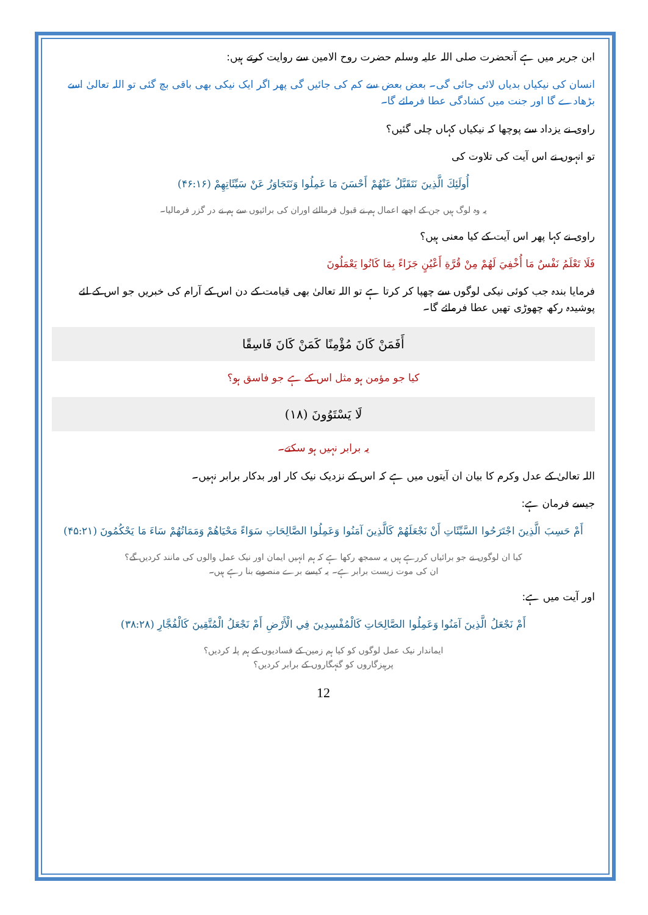ابن جریر میں ہے آنحضرت صلی اللہ علیہ وسلم حضرت روح الامین سے روایت کرتے ہیں:
انسان کی نیکیاں بدیاں لائی جائی گی۔ بعض بعض سے کم کی جائیں گی پھر اگر ایک نیکی بھی باقی بچ گئی تو اللہ تعالیٰ اسے بڑھادے گا اور جنت میں کشادگی عطا فرمائے گا۔
راوی نے یزداد سے پوچھا کہ نیکیاں کہاں چلی گئیں؟
تو انہوں نے اس آیت کی تلاوت کی
أُولَئِكَ الَّذِينَ نَتَقَبَّلُ عَنْهُمْ أَحْسَنَ مَا عَمِلُوا وَنَتَجَاوَزُ عَنْ سَيِّئَاتِهِمْ (۴۶:۱۶)
یہ وہ لوگ ہیں جن کے اچھے اعمال ہم نے قبول فرمالئے اوران کی برائیوں سے ہم نے در گزر فرمالیا۔
راوی نے کہا پھر اس آیت کے کیا معنی ہیں؟
فَلَا تَعْلَمُ نَفْسٌ مَا أُخْفِيَ لَهُمْ مِنْ قُرَّةِ أَعْيُنٍ جَزَاءً بِمَا كَانُوا يَعْمَلُونَ
فرمایا بندہ جب کوئی نیکی لوگوں سے چھپا کر کرتا ہے تو اللہ تعالیٰ بھی قیامت کے دن اس کے آرام کی خبریں جو اس کے لئے پوشیدہ رکھ چھوڑی تھیں عطا فرمائے گا۔
أَفَمَنْ كَانَ مُؤْمِنًا كَمَنْ كَانَ فَاسِقًا
کیا جو مؤمن ہو مثل اس کے ہے جو فاسق ہو؟
لَا يَسْتَوُونَ (۱۸)
یہ برابر نہیں ہو سکتے۔
اللہ تعالیٰ کے عدل وکرم کا بیان ان آیتوں میں ہے کہ اس کے نزدیک نیک کار اور بدکار برابر نہیں۔
جیسے فرمان ہے:
أَمْ حَسِبَ الَّذِينَ اجْتَرَحُوا السَّيِّئَاتِ أَنْ نَجْعَلَهُمْ كَالَّذِينَ آمَنُوا وَعَمِلُوا الصَّالِحَاتِ سَوَاءً مَحْيَاهُمْ وَمَمَاتُهُمْ سَاءَ مَا يَحْكُمُونَ (۴۵:۲۱)
کیا ان لوگوں نے جو برائیاں کررہے ہیں یہ سمجھ رکھا ہے کہ ہم انہیں ایمان اور نیک عمل والوں کی مانند کردیں گے؟
ان کی موت زیست برابر ہے۔ یہ کیسے برے منصوبے بنا رہے ہیں۔
اور آیت میں ہے:
أَمْ نَجْعَلُ الَّذِينَ آمَنُوا وَعَمِلُوا الصَّالِحَاتِ كَالْمُفْسِدِينَ فِي الْأَرْضِ أَمْ نَجْعَلُ الْمُتَّقِينَ كَالْفُجَّارِ (۳۸:۲۸)
ایماندار نیک عمل لوگوں کو کیا ہم زمین کے فسادیوں کے ہم پلہ کردیں؟
پرہیزگاروں کو گنہگاروں کے برابر کردیں؟
12